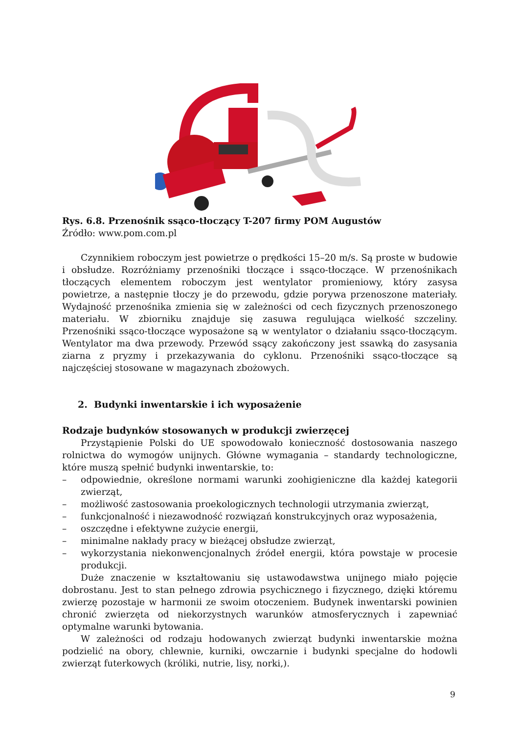Rys. 6.8. Przenośnik ssąco-tłoczący T-207 firmy POM Augustów
Źródło: www.pom.com.pl
Czynnikiem roboczym jest powietrze o prędkości 15–20 m/s. Są proste w budowie i obsłudze. Rozróżniamy przenośniki tłoczące i ssąco-tłoczące. W przenośnikach tłoczących elementem roboczym jest wentylator promieniowy, który zasysa powietrze, a następnie tłoczy je do przewodu, gdzie porywa przenoszone materiały. Wydajność przenośnika zmienia się w zależności od cech fizycznych przenoszonego materiału. W zbiorniku znajduje się zasuwa regulująca wielkość szczeliny. Przenośniki ssąco-tłoczące wyposażone są w wentylator o działaniu ssąco-tłoczącym. Wentylator ma dwa przewody. Przewód ssący zakończony jest ssawką do zasysania ziarna z pryzmy i przekazywania do cyklonu. Przenośniki ssąco-tłoczące są najczęściej stosowane w magazynach zbożowych.
2. Budynki inwentarskie i ich wyposażenie
Rodzaje budynków stosowanych w produkcji zwierzęcej
Przystąpienie Polski do UE spowodowało konieczność dostosowania naszego rolnictwa do wymogów unijnych. Główne wymagania – standardy technologiczne, które muszą spełnić budynki inwentarskie, to:
– odpowiednie, określone normami warunki zoohigieniczne dla każdej kategorii zwierząt,
– możliwość zastosowania proekologicznych technologii utrzymania zwierząt,
– funkcjonalność i niezawodność rozwiązań konstrukcyjnych oraz wyposażenia,
– oszczędne i efektywne zużycie energii,
– minimalne nakłady pracy w bieżącej obsłudze zwierząt,
– wykorzystania niekonwencjonalnych źródeł energii, która powstaje w procesie produkcji.
Duże znaczenie w kształtowaniu się ustawodawstwa unijnego miało pojęcie dobrostanu. Jest to stan pełnego zdrowia psychicznego i fizycznego, dzięki któremu zwierzę pozostaje w harmonii ze swoim otoczeniem. Budynek inwentarski powinien chronić zwierzęta od niekorzystnych warunków atmosferycznych i zapewniać optymalne warunki bytowania.
W zależności od rodzaju hodowanych zwierząt budynki inwentarskie można podzielić na obory, chlewnie, kurniki, owczarnie i budynki specjalne do hodowli zwierząt futerkowych (króliki, nutrie, lisy, norki,).
9